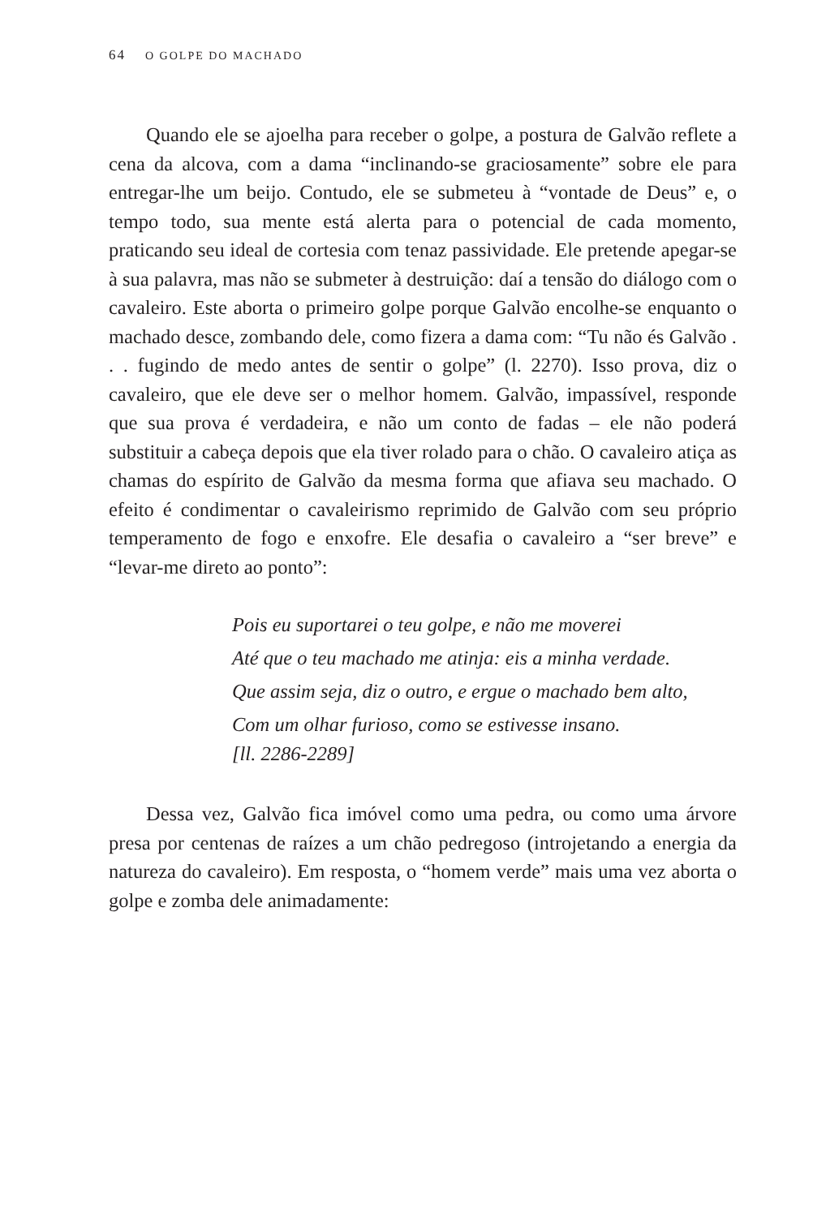64 O GOLPE DO MACHADO
Quando ele se ajoelha para receber o golpe, a postura de Galvão reflete a cena da alcova, com a dama “inclinando-se graciosamente” sobre ele para entregar-lhe um beijo. Contudo, ele se submeteu à “vontade de Deus” e, o tempo todo, sua mente está alerta para o potencial de cada momento, praticando seu ideal de cortesia com tenaz passividade. Ele pretende apegar-se à sua palavra, mas não se submeter à destruição: daí a tensão do diálogo com o cavaleiro. Este aborta o primeiro golpe porque Galvão encolhe-se enquanto o machado desce, zombando dele, como fizera a dama com: “Tu não és Galvão . . . fugindo de medo antes de sentir o golpe” (l. 2270). Isso prova, diz o cavaleiro, que ele deve ser o melhor homem. Galvão, impassível, responde que sua prova é verdadeira, e não um conto de fadas – ele não poderá substituir a cabeça depois que ela tiver rolado para o chão. O cavaleiro atiça as chamas do espírito de Galvão da mesma forma que afiava seu machado. O efeito é condimentar o cavaleirismo reprimido de Galvão com seu próprio temperamento de fogo e enxofre. Ele desafia o cavaleiro a “ser breve” e “levar-me direto ao ponto”:
Pois eu suportarei o teu golpe, e não me moverei
Até que o teu machado me atinja: eis a minha verdade.
Que assim seja, diz o outro, e ergue o machado bem alto,
Com um olhar furioso, como se estivesse insano.
[ll. 2286-2289]
Dessa vez, Galvão fica imóvel como uma pedra, ou como uma árvore presa por centenas de raízes a um chão pedregoso (introjetando a energia da natureza do cavaleiro). Em resposta, o “homem verde” mais uma vez aborta o golpe e zomba dele animadamente: